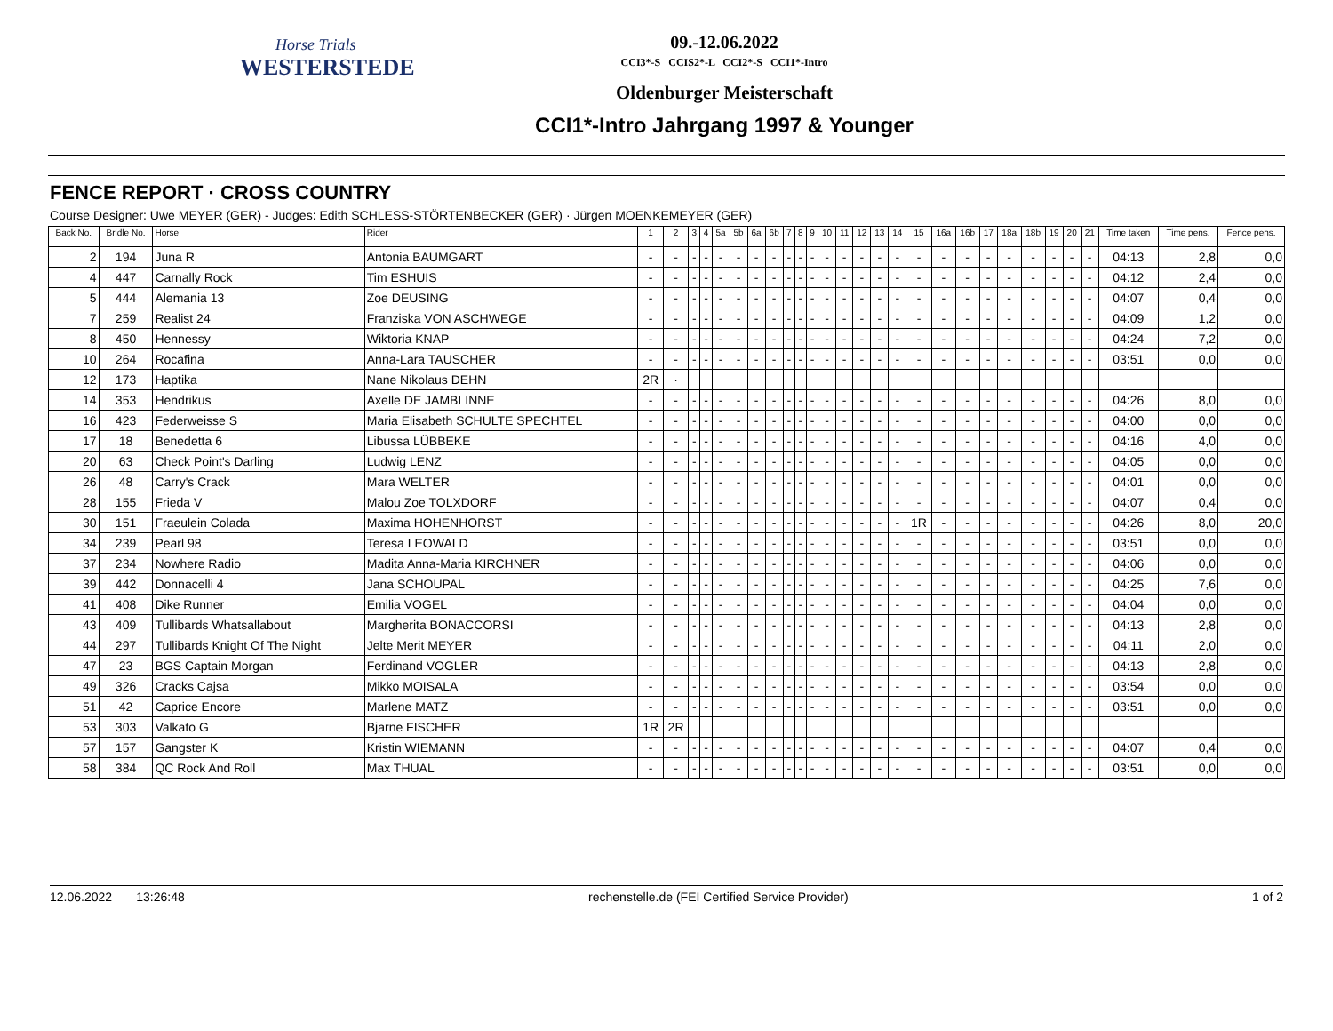Horse Trials
WESTERSTEDE
09.-12.06.2022
CCI3*-S CCIS2*-L CCI2*-S CCI1*-Intro
Oldenburger Meisterschaft
CCI1*-Intro Jahrgang 1997 & Younger
FENCE REPORT · CROSS COUNTRY
Course Designer: Uwe MEYER (GER) - Judges: Edith SCHLESS-STÖRTENBECKER (GER) · Jürgen MOENKEMEYER (GER)
| Back No. | Bridle No. | Horse | Rider | 1 | 2 | 3 | 4 | 5a | 5b | 6a | 6b | 7 | 8 | 9 | 10 | 11 | 12 | 13 | 14 | 15 | 16a | 16b | 17 | 18a | 18b | 19 | 20 | 21 | Time taken | Time pens. | Fence pens. |
| --- | --- | --- | --- | --- | --- | --- | --- | --- | --- | --- | --- | --- | --- | --- | --- | --- | --- | --- | --- | --- | --- | --- | --- | --- | --- | --- | --- | --- | --- | --- | --- |
| 2 | 194 | Juna R | Antonia BAUMGART | - | - | - | - | - | - | - | - | - | - | - | - | - | - | - | - | - | - | - | - | - | - | - | - | - | 04:13 | 2,8 | 0,0 |
| 4 | 447 | Carnally Rock | Tim ESHUIS | - | - | - | - | - | - | - | - | - | - | - | - | - | - | - | - | - | - | - | - | - | - | - | - | - | 04:12 | 2,4 | 0,0 |
| 5 | 444 | Alemania 13 | Zoe DEUSING | - | - | - | - | - | - | - | - | - | - | - | - | - | - | - | - | - | - | - | - | - | - | - | - | - | 04:07 | 0,4 | 0,0 |
| 7 | 259 | Realist 24 | Franziska VON ASCHWEGE | - | - | - | - | - | - | - | - | - | - | - | - | - | - | - | - | - | - | - | - | - | - | - | - | - | 04:09 | 1,2 | 0,0 |
| 8 | 450 | Hennessy | Wiktoria KNAP | - | - | - | - | - | - | - | - | - | - | - | - | - | - | - | - | - | - | - | - | - | - | - | - | - | 04:24 | 7,2 | 0,0 |
| 10 | 264 | Rocafina | Anna-Lara TAUSCHER | - | - | - | - | - | - | - | - | - | - | - | - | - | - | - | - | - | - | - | - | - | - | - | - | - | 03:51 | 0,0 | 0,0 |
| 12 | 173 | Haptika | Nane Nikolaus DEHN | 2R | · | | | | | | | | | | | | | | | | | | | | | | | | | | |
| 14 | 353 | Hendrikus | Axelle DE JAMBLINNE | - | - | - | - | - | - | - | - | - | - | - | - | - | - | - | - | - | - | - | - | - | - | - | - | - | 04:26 | 8,0 | 0,0 |
| 16 | 423 | Federweisse S | Maria Elisabeth SCHULTE SPECHTEL | - | - | - | - | - | - | - | - | - | - | - | - | - | - | - | - | - | - | - | - | - | - | - | - | - | 04:00 | 0,0 | 0,0 |
| 17 | 18 | Benedetta 6 | Libussa LÜBBEKE | - | - | - | - | - | - | - | - | - | - | - | - | - | - | - | - | - | - | - | - | - | - | - | - | - | 04:16 | 4,0 | 0,0 |
| 20 | 63 | Check Point's Darling | Ludwig LENZ | - | - | - | - | - | - | - | - | - | - | - | - | - | - | - | - | - | - | - | - | - | - | - | - | - | 04:05 | 0,0 | 0,0 |
| 26 | 48 | Carry's Crack | Mara WELTER | - | - | - | - | - | - | - | - | - | - | - | - | - | - | - | - | - | - | - | - | - | - | - | - | - | 04:01 | 0,0 | 0,0 |
| 28 | 155 | Frieda V | Malou Zoe TOLXDORF | - | - | - | - | - | - | - | - | - | - | - | - | - | - | - | - | - | - | - | - | - | - | - | - | - | 04:07 | 0,4 | 0,0 |
| 30 | 151 | Fraeulein Colada | Maxima HOHENHORST | - | - | - | - | - | - | - | - | - | - | - | - | - | - | - | - | 1R | - | - | - | - | - | - | - | - | 04:26 | 8,0 | 20,0 |
| 34 | 239 | Pearl 98 | Teresa LEOWALD | - | - | - | - | - | - | - | - | - | - | - | - | - | - | - | - | - | - | - | - | - | - | - | - | - | 03:51 | 0,0 | 0,0 |
| 37 | 234 | Nowhere Radio | Madita Anna-Maria KIRCHNER | - | - | - | - | - | - | - | - | - | - | - | - | - | - | - | - | - | - | - | - | - | - | - | - | - | 04:06 | 0,0 | 0,0 |
| 39 | 442 | Donnacelli 4 | Jana SCHOUPAL | - | - | - | - | - | - | - | - | - | - | - | - | - | - | - | - | - | - | - | - | - | - | - | - | - | 04:25 | 7,6 | 0,0 |
| 41 | 408 | Dike Runner | Emilia VOGEL | - | - | - | - | - | - | - | - | - | - | - | - | - | - | - | - | - | - | - | - | - | - | - | - | - | 04:04 | 0,0 | 0,0 |
| 43 | 409 | Tullibards Whatsallabout | Margherita BONACCORSI | - | - | - | - | - | - | - | - | - | - | - | - | - | - | - | - | - | - | - | - | - | - | - | - | - | 04:13 | 2,8 | 0,0 |
| 44 | 297 | Tullibards Knight Of The Night | Jelte Merit MEYER | - | - | - | - | - | - | - | - | - | - | - | - | - | - | - | - | - | - | - | - | - | - | - | - | - | 04:11 | 2,0 | 0,0 |
| 47 | 23 | BGS Captain Morgan | Ferdinand VOGLER | - | - | - | - | - | - | - | - | - | - | - | - | - | - | - | - | - | - | - | - | - | - | - | - | - | 04:13 | 2,8 | 0,0 |
| 49 | 326 | Cracks Cajsa | Mikko MOISALA | - | - | - | - | - | - | - | - | - | - | - | - | - | - | - | - | - | - | - | - | - | - | - | - | - | 03:54 | 0,0 | 0,0 |
| 51 | 42 | Caprice Encore | Marlene MATZ | - | - | - | - | - | - | - | - | - | - | - | - | - | - | - | - | - | - | - | - | - | - | - | - | - | 03:51 | 0,0 | 0,0 |
| 53 | 303 | Valkato G | Bjarne FISCHER | 1R | 2R | | | | | | | | | | | | | | | | | | | | | | | | | | |
| 57 | 157 | Gangster K | Kristin WIEMANN | - | - | - | - | - | - | - | - | - | - | - | - | - | - | - | - | - | - | - | - | - | - | - | - | - | 04:07 | 0,4 | 0,0 |
| 58 | 384 | QC Rock And Roll | Max THUAL | - | - | - | - | - | - | - | - | - | - | - | - | - | - | - | - | - | - | - | - | - | - | - | - | - | 03:51 | 0,0 | 0,0 |
12.06.2022 13:26:48 rechenstelle.de (FEI Certified Service Provider) 1 of 2